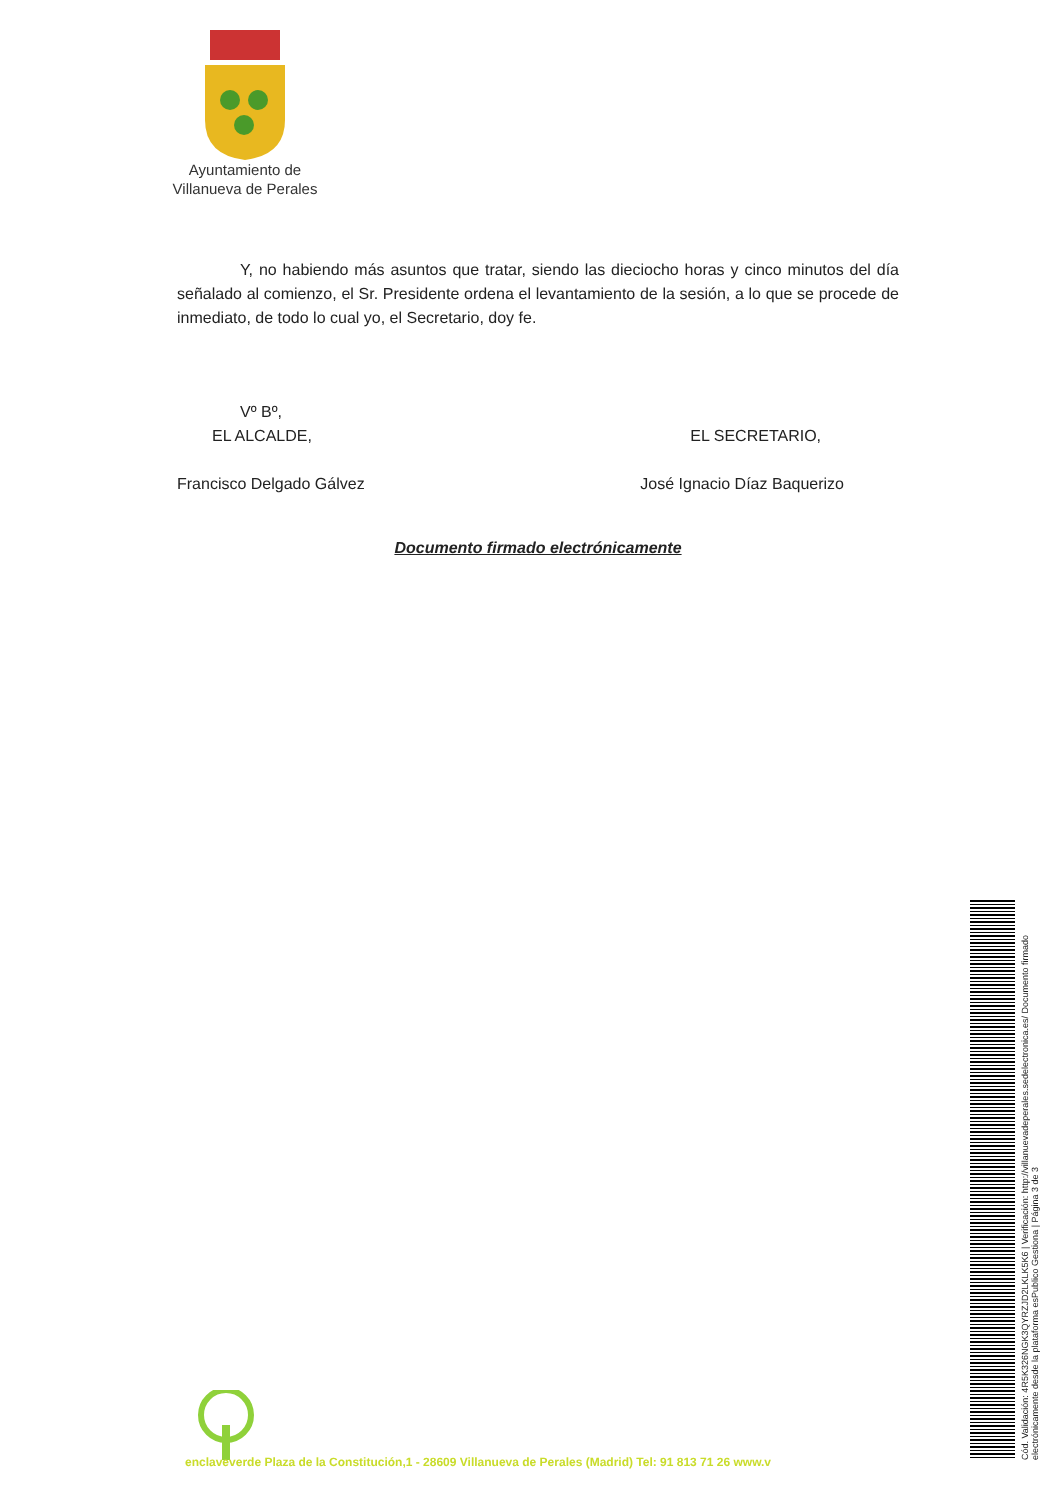Ayuntamiento de
Villanueva de Perales
Y, no habiendo más asuntos que tratar, siendo las dieciocho horas y cinco minutos del día señalado al comienzo, el Sr. Presidente ordena el levantamiento de la sesión, a lo que se procede de inmediato, de todo lo cual yo, el Secretario, doy fe.
Vº Bº,
EL ALCALDE,
Francisco Delgado Gálvez
EL SECRETARIO,
José Ignacio Díaz Baquerizo
Documento firmado electrónicamente
enclaveverde Plaza de la Constitución,1 - 28609 Villanueva de Perales (Madrid) Tel: 91 813 71 26 www.v
Cód. Validación: 4R5K326NGK3QYRZJD2LKLK5K6 | Verificación: http://villanuevadeperales.sedelectronica.es/ Documento firmado electrónicamente desde la plataforma esPublico Gestiona | Página 3 de 3